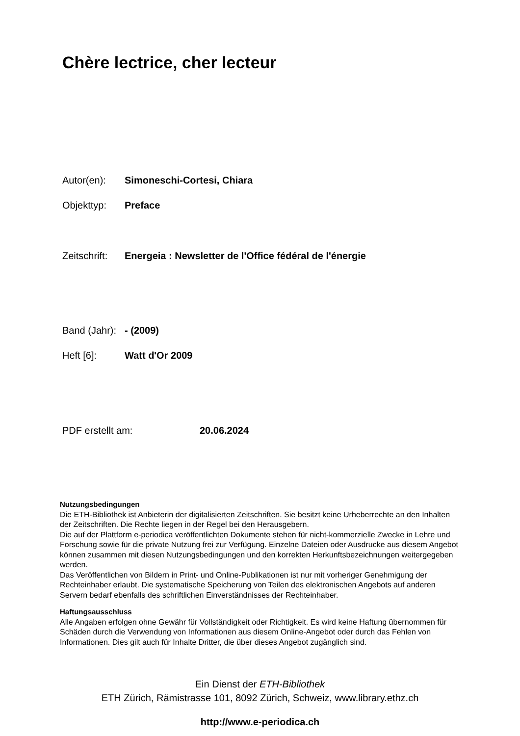Chère lectrice, cher lecteur
Autor(en): Simoneschi-Cortesi, Chiara
Objekttyp: Preface
Zeitschrift: Energeia : Newsletter de l'Office fédéral de l'énergie
Band (Jahr): - (2009)
Heft [6]: Watt d'Or 2009
PDF erstellt am: 20.06.2024
Nutzungsbedingungen
Die ETH-Bibliothek ist Anbieterin der digitalisierten Zeitschriften. Sie besitzt keine Urheberrechte an den Inhalten der Zeitschriften. Die Rechte liegen in der Regel bei den Herausgebern.
Die auf der Plattform e-periodica veröffentlichten Dokumente stehen für nicht-kommerzielle Zwecke in Lehre und Forschung sowie für die private Nutzung frei zur Verfügung. Einzelne Dateien oder Ausdrucke aus diesem Angebot können zusammen mit diesen Nutzungsbedingungen und den korrekten Herkunftsbezeichnungen weitergegeben werden.
Das Veröffentlichen von Bildern in Print- und Online-Publikationen ist nur mit vorheriger Genehmigung der Rechteinhaber erlaubt. Die systematische Speicherung von Teilen des elektronischen Angebots auf anderen Servern bedarf ebenfalls des schriftlichen Einverständnisses der Rechteinhaber.
Haftungsausschluss
Alle Angaben erfolgen ohne Gewähr für Vollständigkeit oder Richtigkeit. Es wird keine Haftung übernommen für Schäden durch die Verwendung von Informationen aus diesem Online-Angebot oder durch das Fehlen von Informationen. Dies gilt auch für Inhalte Dritter, die über dieses Angebot zugänglich sind.
Ein Dienst der ETH-Bibliothek
ETH Zürich, Rämistrasse 101, 8092 Zürich, Schweiz, www.library.ethz.ch
http://www.e-periodica.ch